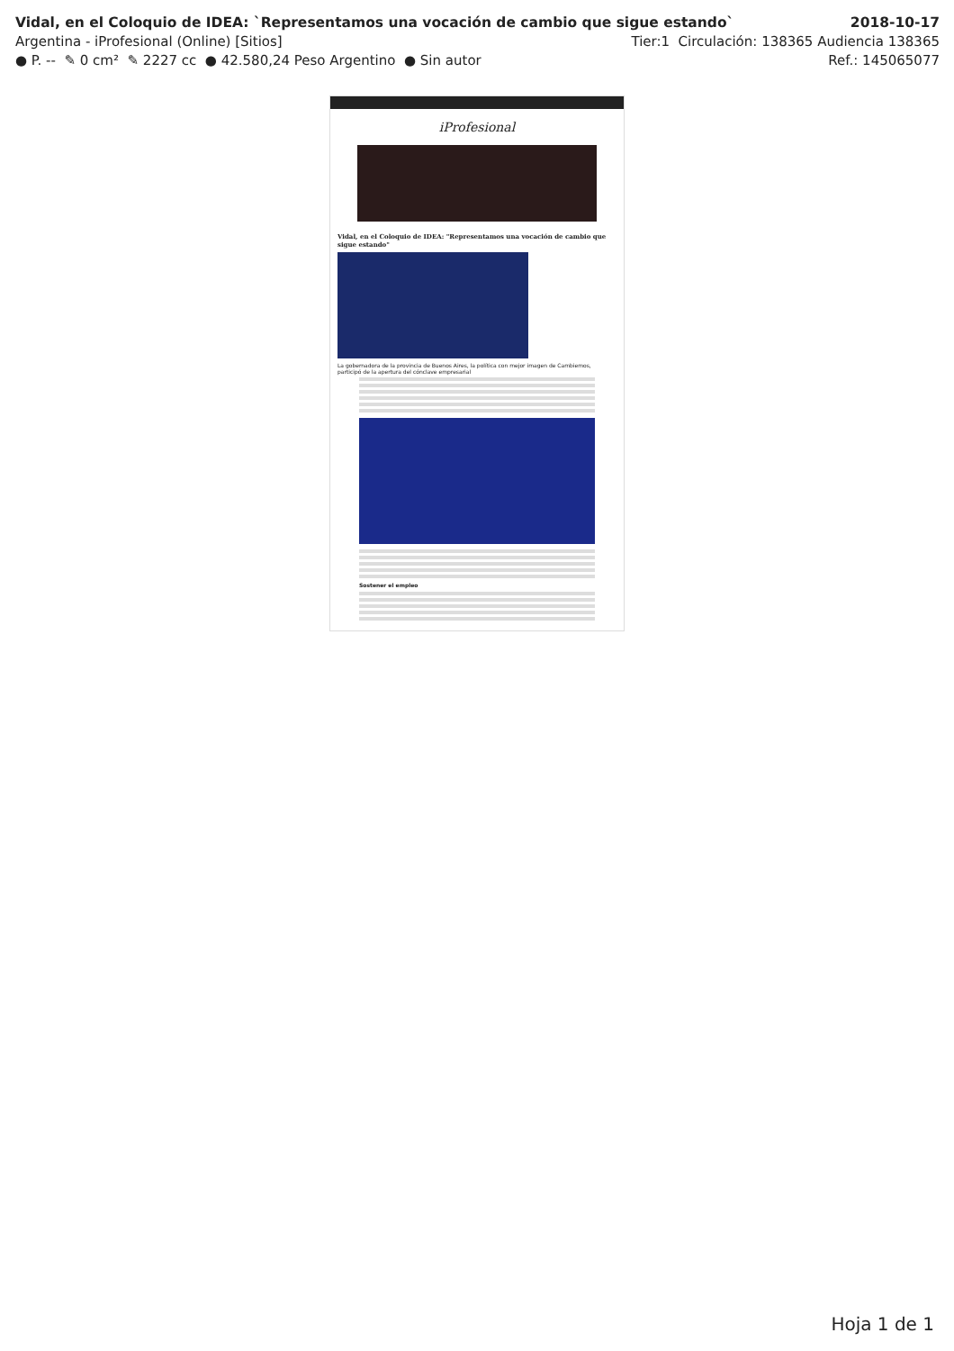Vidal, en el Coloquio de IDEA: `Representamos una vocación de cambio que sigue estando` 2018-10-17
Argentina - iProfesional (Online) [Sitios] Tier:1 Circulación: 138365 Audiencia 138365
● P. -- ✎ 0 cm² ✎ 2227 cc ● 42.580,24 Peso Argentino ● Sin autor Ref.: 145065077
iProfesional
Vidal, en el Coloquio de IDEA: "Representamos una vocación de cambio que sigue estando"
La gobernadora de la provincia de Buenos Aires, la política con mejor imagen de Cambiemos, participó de la apertura del cónclave empresarial
Sostener el empleo
Hoja 1 de 1